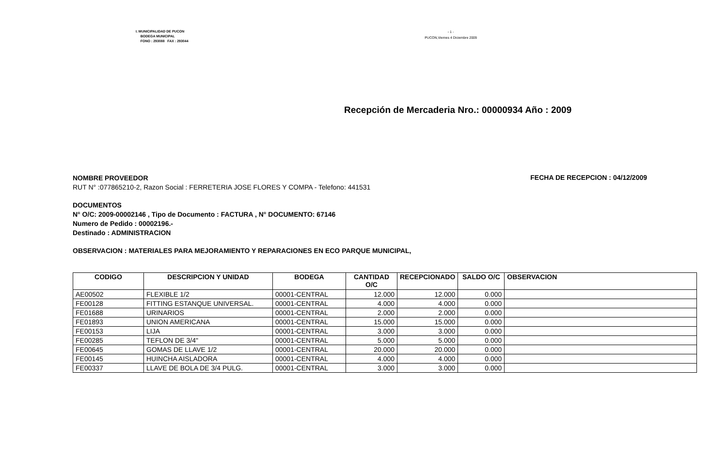I. MUNICIPALIDAD DE PUCON
BODEGA MUNICIPAL
FONO : 293088 FAX : 293044
- 1 -
PUCON,Viernes 4 Diciembre 2009
Recepción de Mercaderia Nro.: 00000934 Año : 2009
NOMBRE PROVEEDOR
RUT N° :077865210-2, Razon Social : FERRETERIA JOSE FLORES Y COMPA - Telefono: 441531
FECHA DE RECEPCION : 04/12/2009
DOCUMENTOS
N° O/C: 2009-00002146 , Tipo de Documento : FACTURA , N° DOCUMENTO: 67146
Numero de Pedido : 00002196.-
Destinado : ADMINISTRACION
OBSERVACION : MATERIALES PARA MEJORAMIENTO Y REPARACIONES EN ECO PARQUE MUNICIPAL,
| CODIGO | DESCRIPCION Y UNIDAD | BODEGA | CANTIDAD O/C | RECEPCIONADO | SALDO O/C | OBSERVACION |
| --- | --- | --- | --- | --- | --- | --- |
| AE00502 | FLEXIBLE 1/2 | 00001-CENTRAL | 12.000 | 12.000 | 0.000 | |
| FE00128 | FITTING ESTANQUE UNIVERSAL. | 00001-CENTRAL | 4.000 | 4.000 | 0.000 | |
| FE01688 | URINARIOS | 00001-CENTRAL | 2.000 | 2.000 | 0.000 | |
| FE01893 | UNION AMERICANA | 00001-CENTRAL | 15.000 | 15.000 | 0.000 | |
| FE00153 | LIJA | 00001-CENTRAL | 3.000 | 3.000 | 0.000 | |
| FE00285 | TEFLON DE 3/4" | 00001-CENTRAL | 5.000 | 5.000 | 0.000 | |
| FE00645 | GOMAS DE LLAVE 1/2 | 00001-CENTRAL | 20.000 | 20.000 | 0.000 | |
| FE00145 | HUINCHA AISLADORA | 00001-CENTRAL | 4.000 | 4.000 | 0.000 | |
| FE00337 | LLAVE DE BOLA DE 3/4 PULG. | 00001-CENTRAL | 3.000 | 3.000 | 0.000 | |